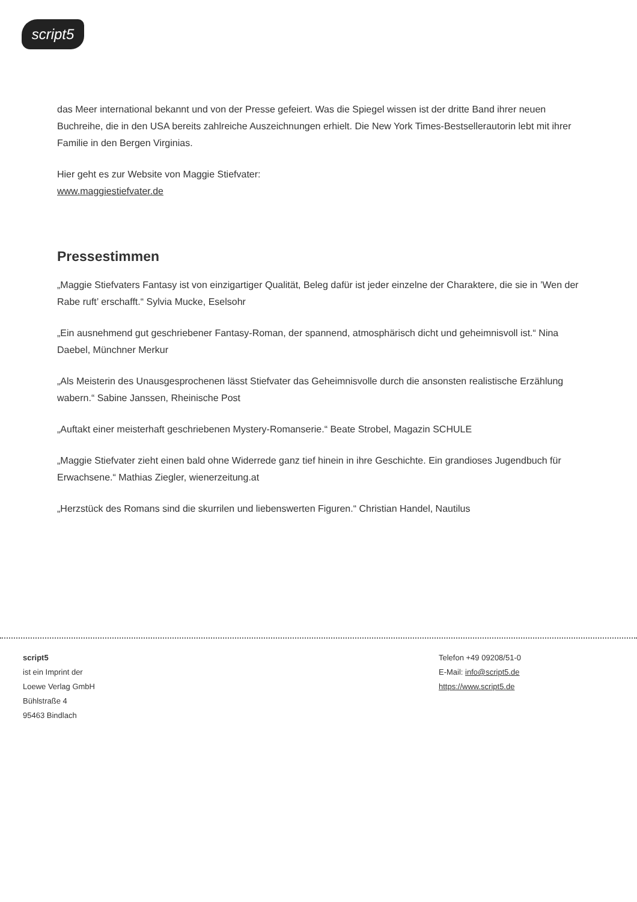script5
das Meer international bekannt und von der Presse gefeiert. Was die Spiegel wissen ist der dritte Band ihrer neuen Buchreihe, die in den USA bereits zahlreiche Auszeichnungen erhielt. Die New York Times-Bestsellerautorin lebt mit ihrer Familie in den Bergen Virginias.
Hier geht es zur Website von Maggie Stiefvater:
www.maggiestiefvater.de
Pressestimmen
„Maggie Stiefvaters Fantasy ist von einzigartiger Qualität, Beleg dafür ist jeder einzelne der Charaktere, die sie in ’Wen der Rabe ruft’ erschafft.“ Sylvia Mucke, Eselsohr
„Ein ausnehmend gut geschriebener Fantasy-Roman, der spannend, atmosphärisch dicht und geheimnisvoll ist.“ Nina Daebel, Münchner Merkur
„Als Meisterin des Unausgesprochenen lässt Stiefvater das Geheimnisvolle durch die ansonsten realistische Erzählung wabern.“ Sabine Janssen, Rheinische Post
„Auftakt einer meisterhaft geschriebenen Mystery-Romanserie.“ Beate Strobel, Magazin SCHULE
„Maggie Stiefvater zieht einen bald ohne Widerrede ganz tief hinein in ihre Geschichte. Ein grandioses Jugendbuch für Erwachsene.“ Mathias Ziegler, wienerzeitung.at
„Herzstück des Romans sind die skurrilen und liebenswerten Figuren.“ Christian Handel, Nautilus
script5
ist ein Imprint der
Loewe Verlag GmbH
Bühlstraße 4
95463 Bindlach
Telefon +49 09208/51-0
E-Mail: info@script5.de
https://www.script5.de